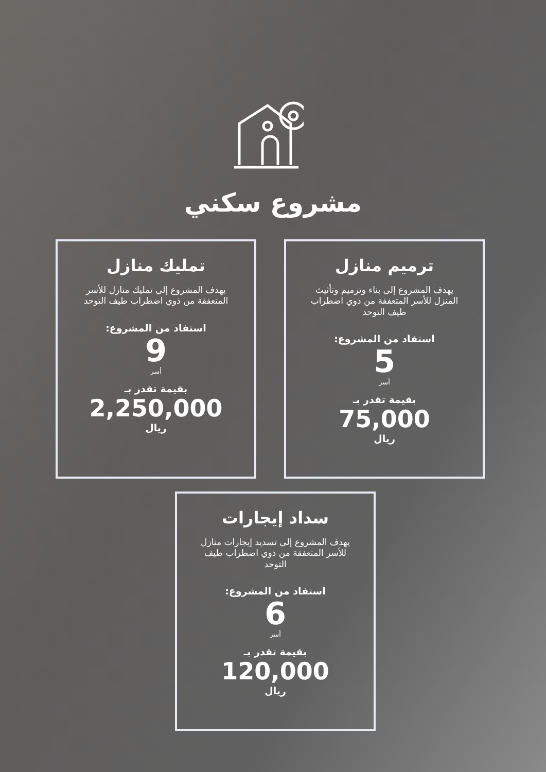مشروع سكني
ترميم منازل
يهدف المشروع إلى بناء وترميم وتأثيث المنزل للأسر المتعففة من ذوي اضطراب طيف التوحد
استفاد من المشروع:
5
أسر
بقيمة تقدر بـ
75,000
ريال
تمليك منازل
يهدف المشروع إلى تمليك منازل للأسر المتعففة من ذوي اضطراب طيف التوحد
استفاد من المشروع:
9
أسر
بقيمة تقدر بـ
2,250,000
ريال
سداد إيجارات
يهدف المشروع إلى تسديد إيجارات منازل للأسر المتعففة من ذوي اضطراب طيف التوحد
استفاد من المشروع:
6
أسر
بقيمة تقدر بـ
120,000
ريال